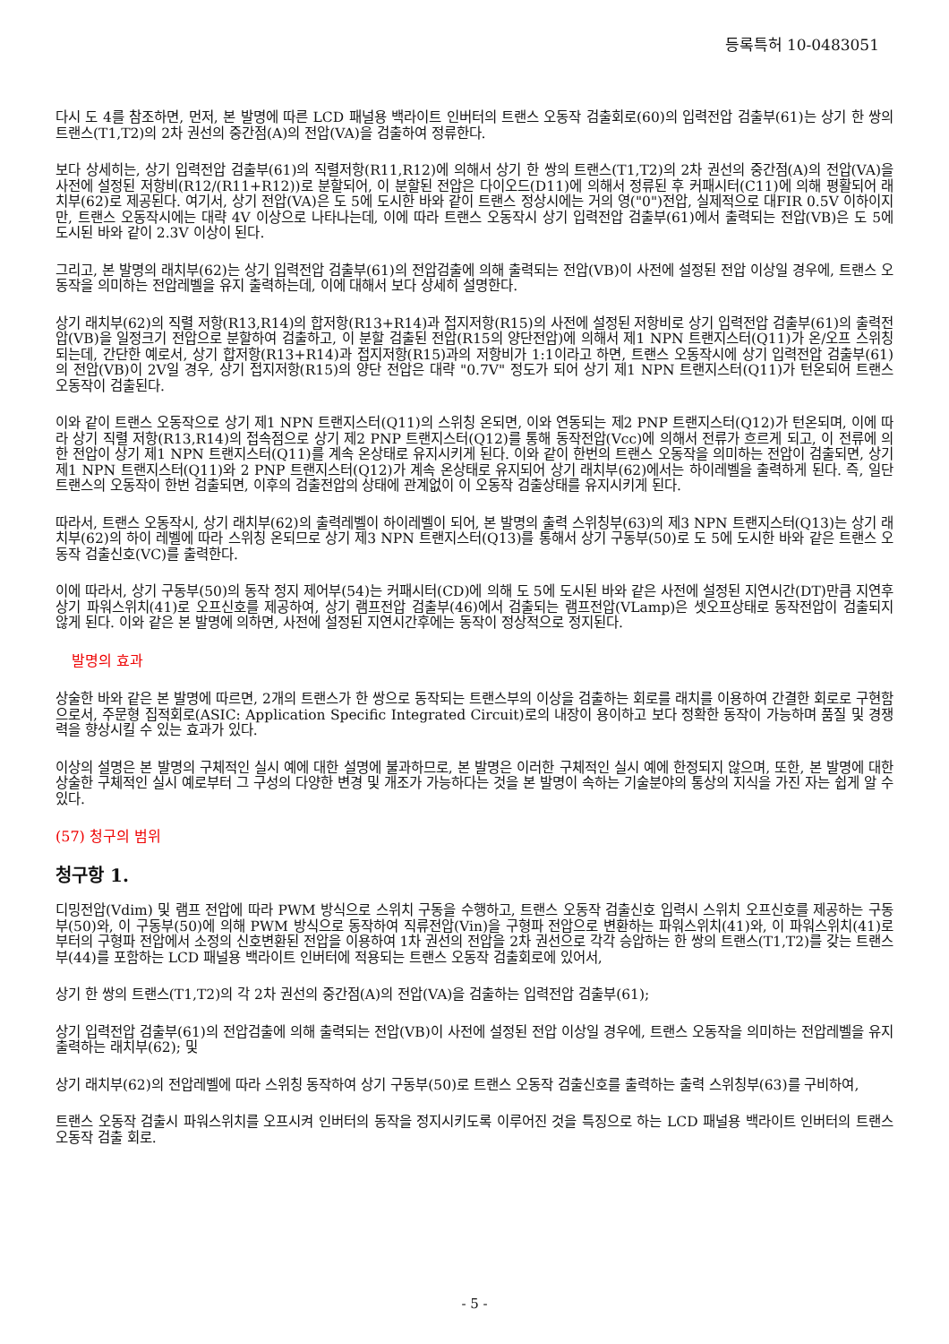등록특허 10-0483051
다시 도 4를 참조하면, 먼저, 본 발명에 따른 LCD 패널용 백라이트 인버터의 트랜스 오동작 검출회로(60)의 입력전압 검출부(61)는 상기 한 쌍의 트랜스(T1,T2)의 2차 권선의 중간점(A)의 전압(VA)을 검출하여 정류한다.
보다 상세히는, 상기 입력전압 검출부(61)의 직렬저항(R11,R12)에 의해서 상기 한 쌍의 트랜스(T1,T2)의 2차 권선의 중간점(A)의 전압(VA)을 사전에 설정된 저항비(R12/(R11+R12))로 분할되어, 이 분할된 전압은 다이오드(D11)에 의해서 정류된 후 커패시터(C11)에 의해 평활되어 래치부(62)로 제공된다. 여기서, 상기 전압(VA)은 도 5에 도시한 바와 같이 트랜스 정상시에는 거의 영("0")전압, 실제적으로 대FIR 0.5V 이하이지만, 트랜스 오동작시에는 대략 4V 이상으로 나타나는데, 이에 따라 트랜스 오동작시 상기 입력전압 검출부(61)에서 출력되는 전압(VB)은 도 5에 도시된 바와 같이 2.3V 이상이 된다.
그리고, 본 발명의 래치부(62)는 상기 입력전압 검출부(61)의 전압검출에 의해 출력되는 전압(VB)이 사전에 설정된 전압 이상일 경우에, 트랜스 오동작을 의미하는 전압레벨을 유지 출력하는데, 이에 대해서 보다 상세히 설명한다.
상기 래치부(62)의 직렬 저항(R13,R14)의 합저항(R13+R14)과 접지저항(R15)의 사전에 설정된 저항비로 상기 입력전압 검출부(61)의 출력전압(VB)을 일정크기 전압으로 분할하여 검출하고, 이 분할 검출된 전압(R15의 양단전압)에 의해서 제1 NPN 트랜지스터(Q11)가 온/오프 스위칭되는데, 간단한 예로서, 상기 합저항(R13+R14)과 접지저항(R15)과의 저항비가 1:1이라고 하면, 트랜스 오동작시에 상기 입력전압 검출부(61)의 전압(VB)이 2V일 경우, 상기 접지저항(R15)의 양단 전압은 대략 "0.7V" 정도가 되어 상기 제1 NPN 트랜지스터(Q11)가 턴온되어 트랜스 오동작이 검출된다.
이와 같이 트랜스 오동작으로 상기 제1 NPN 트랜지스터(Q11)의 스위칭 온되면, 이와 연동되는 제2 PNP 트랜지스터(Q12)가 턴온되며, 이에 따라 상기 직렬 저항(R13,R14)의 접속점으로 상기 제2 PNP 트랜지스터(Q12)를 통해 동작전압(Vcc)에 의해서 전류가 흐르게 되고, 이 전류에 의한 전압이 상기 제1 NPN 트랜지스터(Q11)를 계속 온상태로 유지시키게 된다. 이와 같이 한번의 트랜스 오동작을 의미하는 전압이 검출되면, 상기 제1 NPN 트랜지스터(Q11)와 2 PNP 트랜지스터(Q12)가 계속 온상태로 유지되어 상기 래치부(62)에서는 하이레벨을 출력하게 된다. 즉, 일단 트랜스의 오동작이 한번 검출되면, 이후의 검출전압의 상태에 관계없이 이 오동작 검출상태를 유지시키게 된다.
따라서, 트랜스 오동작시, 상기 래치부(62)의 출력레벨이 하이레벨이 되어, 본 발명의 출력 스위칭부(63)의 제3 NPN 트랜지스터(Q13)는 상기 래치부(62)의 하이 레벨에 따라 스위칭 온되므로 상기 제3 NPN 트랜지스터(Q13)를 통해서 상기 구동부(50)로 도 5에 도시한 바와 같은 트랜스 오동작 검출신호(VC)를 출력한다.
이에 따라서, 상기 구동부(50)의 동작 정지 제어부(54)는 커패시터(CD)에 의해 도 5에 도시된 바와 같은 사전에 설정된 지연시간(DT)만큼 지연후 상기 파워스위치(41)로 오프신호를 제공하여, 상기 램프전압 검출부(46)에서 검출되는 램프전압(VLamp)은 셋오프상태로 동작전압이 검출되지 않게 된다. 이와 같은 본 발명에 의하면, 사전에 설정된 지연시간후에는 동작이 정상적으로 정지된다.
발명의 효과
상술한 바와 같은 본 발명에 따르면, 2개의 트랜스가 한 쌍으로 동작되는 트랜스부의 이상을 검출하는 회로를 래치를 이용하여 간결한 회로로 구현함으로서, 주문형 집적회로(ASIC: Application Specific Integrated Circuit)로의 내장이 용이하고 보다 정확한 동작이 가능하며 품질 및 경쟁력을 향상시킬 수 있는 효과가 있다.
이상의 설명은 본 발명의 구체적인 실시 예에 대한 설명에 불과하므로, 본 발명은 이러한 구체적인 실시 예에 한정되지 않으며, 또한, 본 발명에 대한 상술한 구체적인 실시 예로부터 그 구성의 다양한 변경 및 개조가 가능하다는 것을 본 발명이 속하는 기술분야의 통상의 지식을 가진 자는 쉽게 알 수 있다.
(57) 청구의 범위
청구항 1.
디밍전압(Vdim) 및 램프 전압에 따라 PWM 방식으로 스위치 구동을 수행하고, 트랜스 오동작 검출신호 입력시 스위치 오프신호를 제공하는 구동부(50)와, 이 구동부(50)에 의해 PWM 방식으로 동작하여 직류전압(Vin)을 구형파 전압으로 변환하는 파워스위치(41)와, 이 파워스위치(41)로부터의 구형파 전압에서 소정의 신호변환된 전압을 이용하여 1차 권선의 전압을 2차 권선으로 각각 승압하는 한 쌍의 트랜스(T1,T2)를 갖는 트랜스부(44)를 포함하는 LCD 패널용 백라이트 인버터에 적용되는 트랜스 오동작 검출회로에 있어서,
상기 한 쌍의 트랜스(T1,T2)의 각 2차 권선의 중간점(A)의 전압(VA)을 검출하는 입력전압 검출부(61);
상기 입력전압 검출부(61)의 전압검출에 의해 출력되는 전압(VB)이 사전에 설정된 전압 이상일 경우에, 트랜스 오동작을 의미하는 전압레벨을 유지 출력하는 래치부(62); 및
상기 래치부(62)의 전압레벨에 따라 스위칭 동작하여 상기 구동부(50)로 트랜스 오동작 검출신호를 출력하는 출력 스위칭부(63)를 구비하여,
트랜스 오동작 검출시 파워스위치를 오프시켜 인버터의 동작을 정지시키도록 이루어진 것을 특징으로 하는 LCD 패널용 백라이트 인버터의 트랜스 오동작 검출 회로.
- 5 -